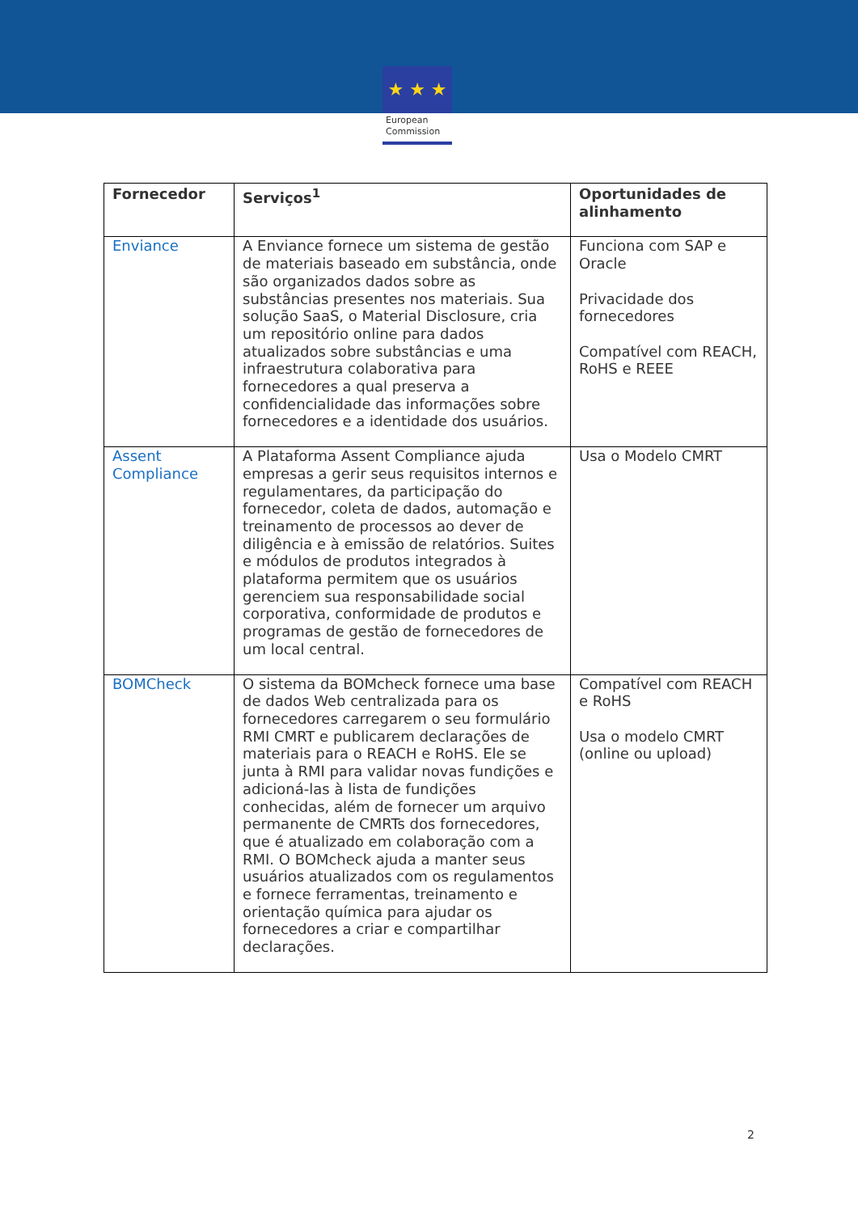★ ★ ★
European
Commission
| Fornecedor | Serviços<sup>1</sup> | Oportunidades de alinhamento |
| --- | --- | --- |
| Enviance | A Enviance fornece um sistema de gestão de materiais baseado em substância, onde são organizados dados sobre as substâncias presentes nos materiais. Sua solução SaaS, o Material Disclosure, cria um repositório online para dados atualizados sobre substâncias e uma infraestrutura colaborativa para fornecedores a qual preserva a confidencialidade das informações sobre fornecedores e a identidade dos usuários. | Funciona com SAP e Oracle Privacidade dos fornecedores Compatível com REACH, RoHS e REEE |
| Assent Compliance | A Plataforma Assent Compliance ajuda empresas a gerir seus requisitos internos e regulamentares, da participação do fornecedor, coleta de dados, automação e treinamento de processos ao dever de diligência e à emissão de relatórios. Suites e módulos de produtos integrados à plataforma permitem que os usuários gerenciem sua responsabilidade social corporativa, conformidade de produtos e programas de gestão de fornecedores de um local central. | Usa o Modelo CMRT |
| BOMCheck | O sistema da BOMcheck fornece uma base de dados Web centralizada para os fornecedores carregarem o seu formulário RMI CMRT e publicarem declarações de materiais para o REACH e RoHS. Ele se junta à RMI para validar novas fundições e adicioná-las à lista de fundições conhecidas, além de fornecer um arquivo permanente de CMRTs dos fornecedores, que é atualizado em colaboração com a RMI. O BOMcheck ajuda a manter seus usuários atualizados com os regulamentos e fornece ferramentas, treinamento e orientação química para ajudar os fornecedores a criar e compartilhar declarações. | Compatível com REACH e RoHS Usa o modelo CMRT (online ou upload) |
2